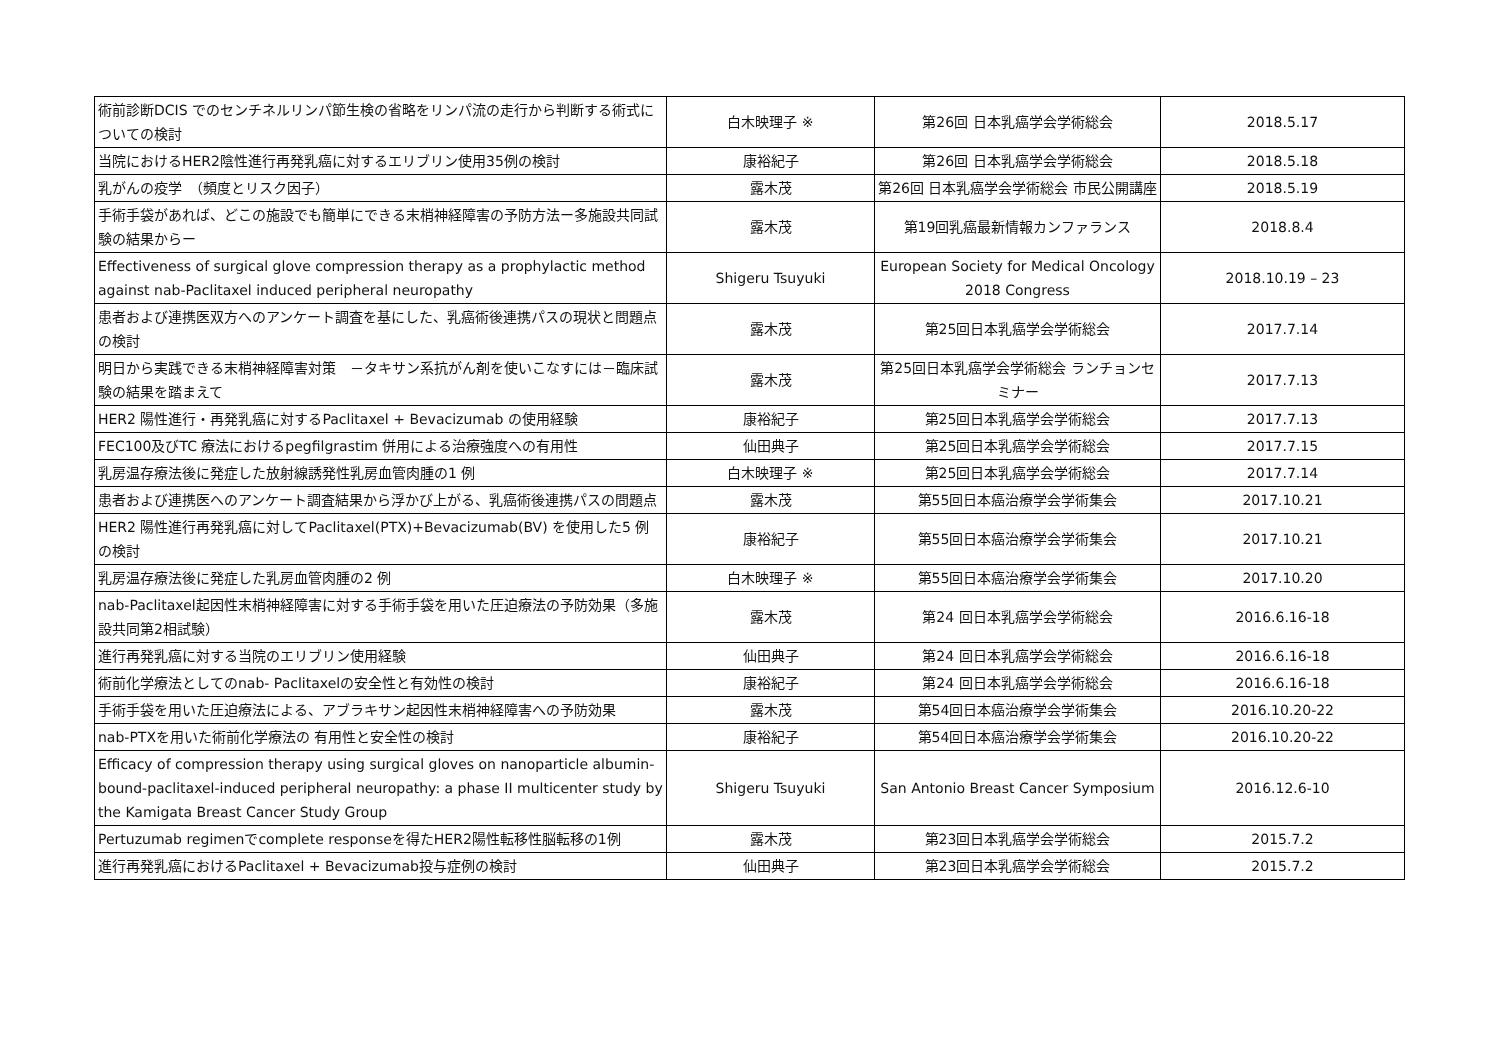| 術前診断DCIS でのセンチネルリンパ節生検の省略をリンパ流の走行から判断する術式についての検討 | 白木映理子 ※ | 第26回 日本乳癌学会学術総会 | 2018.5.17 |
| 当院におけるHER2陰性進行再発乳癌に対するエリブリン使用35例の検討 | 康裕紀子 | 第26回 日本乳癌学会学術総会 | 2018.5.18 |
| 乳がんの疫学 （頻度とリスク因子） | 露木茂 | 第26回 日本乳癌学会学術総会 市民公開講座 | 2018.5.19 |
| 手術手袋があれば、どこの施設でも簡単にできる末梢神経障害の予防方法ー多施設共同試験の結果からー | 露木茂 | 第19回乳癌最新情報カンファランス | 2018.8.4 |
| Effectiveness of surgical glove compression therapy as a prophylactic method against nab-Paclitaxel induced peripheral neuropathy | Shigeru Tsuyuki | European Society for Medical Oncology 2018 Congress | 2018.10.19 – 23 |
| 患者および連携医双方へのアンケート調査を基にした、乳癌術後連携パスの現状と問題点の検討 | 露木茂 | 第25回日本乳癌学会学術総会 | 2017.7.14 |
| 明日から実践できる末梢神経障害対策 －タキサン系抗がん剤を使いこなすには－臨床試験の結果を踏まえて | 露木茂 | 第25回日本乳癌学会学術総会 ランチョンセミナー | 2017.7.13 |
| HER2 陽性進行・再発乳癌に対するPaclitaxel + Bevacizumab の使用経験 | 康裕紀子 | 第25回日本乳癌学会学術総会 | 2017.7.13 |
| FEC100及びTC 療法におけるpegfilgrastim 併用による治療強度への有用性 | 仙田典子 | 第25回日本乳癌学会学術総会 | 2017.7.15 |
| 乳房温存療法後に発症した放射線誘発性乳房血管肉腫の1 例 | 白木映理子 ※ | 第25回日本乳癌学会学術総会 | 2017.7.14 |
| 患者および連携医へのアンケート調査結果から浮かび上がる、乳癌術後連携パスの問題点 | 露木茂 | 第55回日本癌治療学会学術集会 | 2017.10.21 |
| HER2 陽性進行再発乳癌に対してPaclitaxel(PTX)+Bevacizumab(BV) を使用した5 例の検討 | 康裕紀子 | 第55回日本癌治療学会学術集会 | 2017.10.21 |
| 乳房温存療法後に発症した乳房血管肉腫の2 例 | 白木映理子 ※ | 第55回日本癌治療学会学術集会 | 2017.10.20 |
| nab-Paclitaxel起因性末梢神経障害に対する手術手袋を用いた圧迫療法の予防効果（多施設共同第2相試験） | 露木茂 | 第24 回日本乳癌学会学術総会 | 2016.6.16-18 |
| 進行再発乳癌に対する当院のエリブリン使用経験 | 仙田典子 | 第24 回日本乳癌学会学術総会 | 2016.6.16-18 |
| 術前化学療法としてのnab- Paclitaxelの安全性と有効性の検討 | 康裕紀子 | 第24 回日本乳癌学会学術総会 | 2016.6.16-18 |
| 手術手袋を用いた圧迫療法による、アブラキサン起因性末梢神経障害への予防効果 | 露木茂 | 第54回日本癌治療学会学術集会 | 2016.10.20-22 |
| nab-PTXを用いた術前化学療法の 有用性と安全性の検討 | 康裕紀子 | 第54回日本癌治療学会学術集会 | 2016.10.20-22 |
| Efficacy of compression therapy using surgical gloves on nanoparticle albumin-bound-paclitaxel-induced peripheral neuropathy: a phase II multicenter study by the Kamigata Breast Cancer Study Group | Shigeru Tsuyuki | San Antonio Breast Cancer Symposium | 2016.12.6-10 |
| Pertuzumab regimenでcomplete responseを得たHER2陽性転移性脳転移の1例 | 露木茂 | 第23回日本乳癌学会学術総会 | 2015.7.2 |
| 進行再発乳癌におけるPaclitaxel + Bevacizumab投与症例の検討 | 仙田典子 | 第23回日本乳癌学会学術総会 | 2015.7.2 |